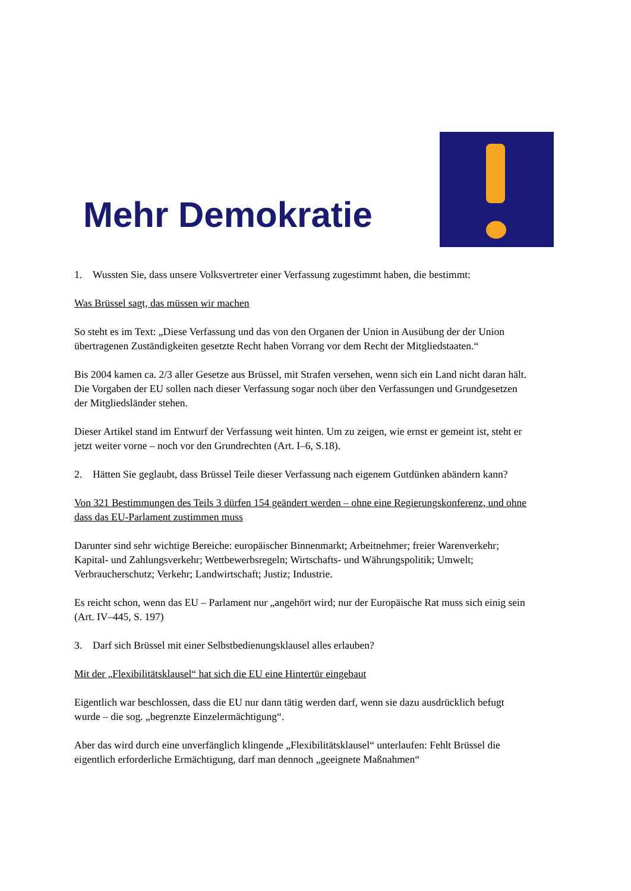Mehr Demokratie
1. Wussten Sie, dass unsere Volksvertreter einer Verfassung zugestimmt haben, die bestimmt:
Was Brüssel sagt, das müssen wir machen
So steht es im Text: „Diese Verfassung und das von den Organen der Union in Ausübung der der Union übertragenen Zuständigkeiten gesetzte Recht haben Vorrang vor dem Recht der Mitgliedstaaten.“
Bis 2004 kamen ca. 2/3 aller Gesetze aus Brüssel, mit Strafen versehen, wenn sich ein Land nicht daran hält. Die Vorgaben der EU sollen nach dieser Verfassung sogar noch über den Verfassungen und Grundgesetzen der Mitgliedsländer stehen.
Dieser Artikel stand im Entwurf der Verfassung weit hinten. Um zu zeigen, wie ernst er gemeint ist, steht er jetzt weiter vorne – noch vor den Grundrechten (Art. I–6, S.18).
2. Hätten Sie geglaubt, dass Brüssel Teile dieser Verfassung nach eigenem Gutdünken abändern kann?
Von 321 Bestimmungen des Teils 3 dürfen 154 geändert werden – ohne eine Regierungskonferenz, und ohne dass das EU-Parlament zustimmen muss
Darunter sind sehr wichtige Bereiche: europäischer Binnenmarkt; Arbeitnehmer; freier Warenverkehr; Kapital- und Zahlungsverkehr; Wettbewerbsregeln; Wirtschafts- und Währungspolitik; Umwelt; Verbraucherschutz; Verkehr; Landwirtschaft; Justiz; Industrie.
Es reicht schon, wenn das EU – Parlament nur „angehört wird; nur der Europäische Rat muss sich einig sein (Art. IV–445, S. 197)
3. Darf sich Brüssel mit einer Selbstbedienungsklausel alles erlauben?
Mit der „Flexibilitätsklausel“ hat sich die EU eine Hintertür eingebaut
Eigentlich war beschlossen, dass die EU nur dann tätig werden darf, wenn sie dazu ausdrücklich befugt wurde – die sog. „begrenzte Einzelermächtigung“.
Aber das wird durch eine unverfänglich klingende „Flexibilitätsklausel“ unterlaufen: Fehlt Brüssel die eigentlich erforderliche Ermächtigung, darf man dennoch „geeignete Maßnahmen“